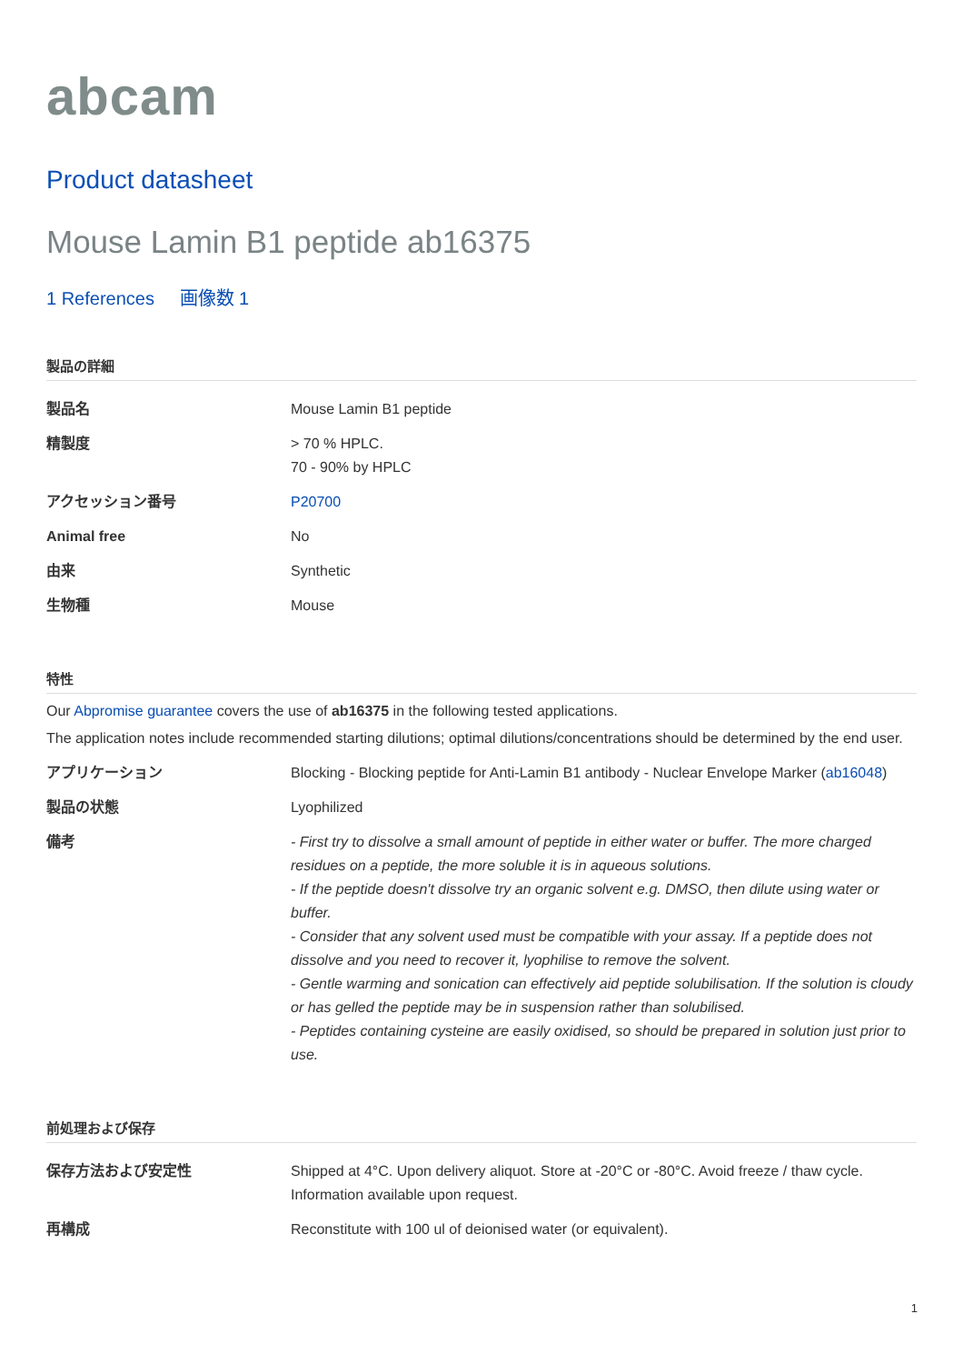abcam
Product datasheet
Mouse Lamin B1 peptide ab16375
1 References 画像数 1
製品の詳細
| 製品名 | Mouse Lamin B1 peptide |
| 精製度 | > 70 % HPLC. 70 - 90% by HPLC |
| アクセッション番号 | P20700 |
| Animal free | No |
| 由来 | Synthetic |
| 生物種 | Mouse |
特性
Our Abpromise guarantee covers the use of ab16375 in the following tested applications.
The application notes include recommended starting dilutions; optimal dilutions/concentrations should be determined by the end user.
| アプリケーション | Blocking - Blocking peptide for Anti-Lamin B1 antibody - Nuclear Envelope Marker ( ab16048 ) |
| 製品の状態 | Lyophilized |
| 備考 | - First try to dissolve a small amount of peptide in either water or buffer. The more charged residues on a peptide, the more soluble it is in aqueous solutions. - If the peptide doesn't dissolve try an organic solvent e.g. DMSO, then dilute using water or buffer. - Consider that any solvent used must be compatible with your assay. If a peptide does not dissolve and you need to recover it, lyophilise to remove the solvent. - Gentle warming and sonication can effectively aid peptide solubilisation. If the solution is cloudy or has gelled the peptide may be in suspension rather than solubilised. - Peptides containing cysteine are easily oxidised, so should be prepared in solution just prior to use. |
前処理および保存
| 保存方法および安定性 | Shipped at 4°C. Upon delivery aliquot. Store at -20°C or -80°C. Avoid freeze / thaw cycle. Information available upon request. |
| 再構成 | Reconstitute with 100 ul of deionised water (or equivalent). |
1